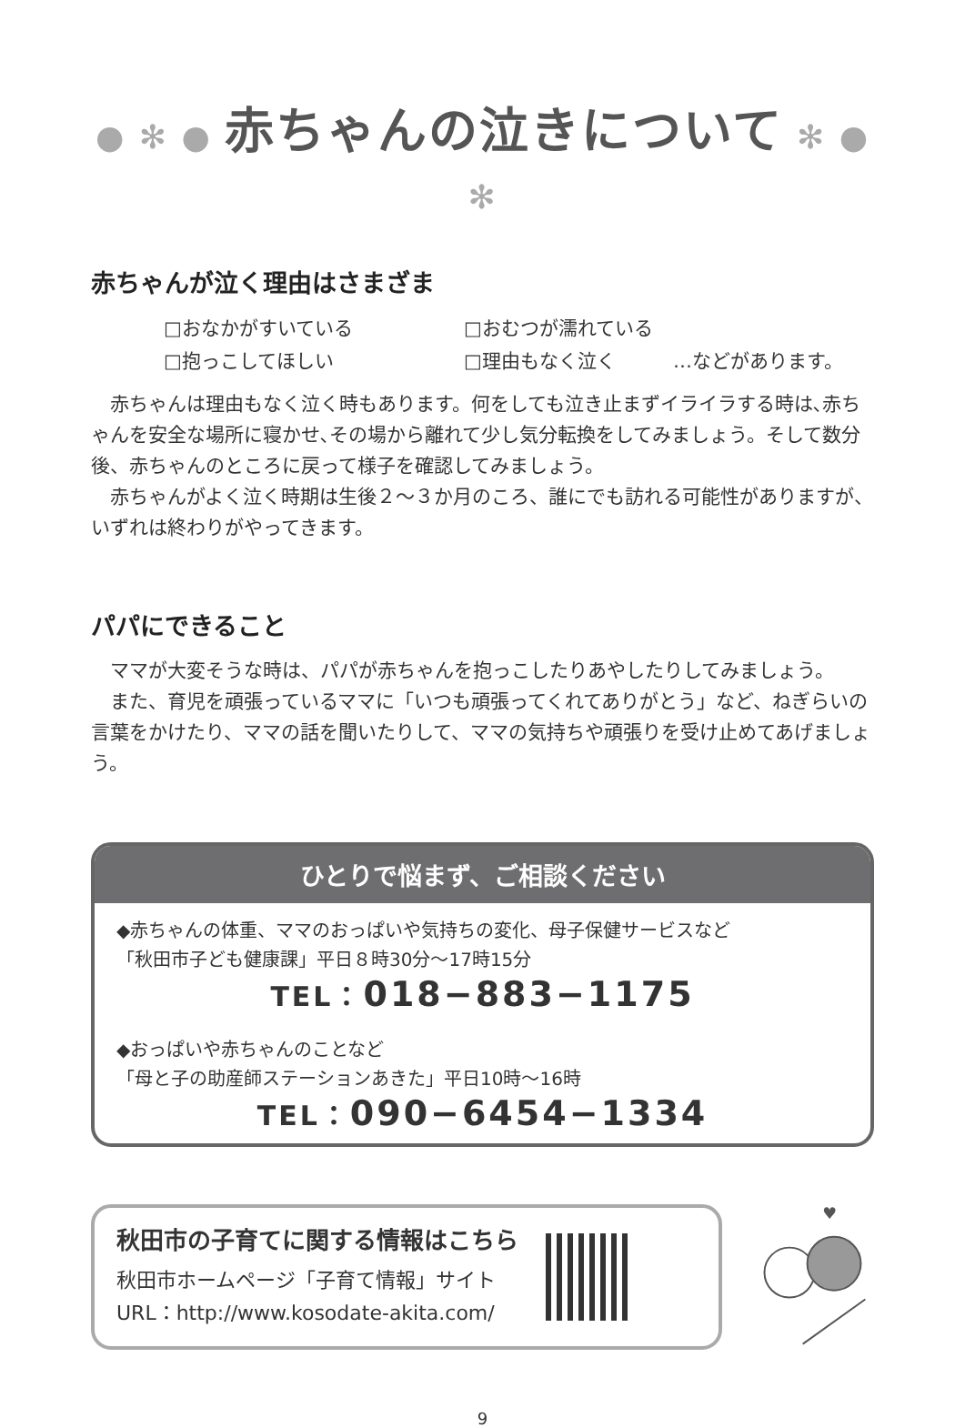● ✻ ● 赤ちゃんの泣きについて ✻ ● ✻
赤ちゃんが泣く理由はさまざま
□おなかがすいている □おむつが濡れている □抱っこしてほしい □理由もなく泣く …などがあります。
赤ちゃんは理由もなく泣く時もあります。何をしても泣き止まずイライラする時は､赤ちゃんを安全な場所に寝かせ､その場から離れて少し気分転換をしてみましょう。そして数分後、赤ちゃんのところに戻って様子を確認してみましょう。
赤ちゃんがよく泣く時期は生後２～３か月のころ、誰にでも訪れる可能性がありますが、いずれは終わりがやってきます。
パパにできること
ママが大変そうな時は、パパが赤ちゃんを抱っこしたりあやしたりしてみましょう。
また、育児を頑張っているママに「いつも頑張ってくれてありがとう」など、ねぎらいの言葉をかけたり、ママの話を聞いたりして、ママの気持ちや頑張りを受け止めてあげましょう。
ひとりで悩まず、ご相談ください
◆赤ちゃんの体重、ママのおっぱいや気持ちの変化、母子保健サービスなど
「秋田市子ども健康課」平日８時30分～17時15分
TEL：018−883−1175
◆おっぱいや赤ちゃんのことなど
「母と子の助産師ステーションあきた」平日10時～16時
TEL：090−6454−1334
秋田市の子育てに関する情報はこちら
秋田市ホームページ「子育て情報」サイト
URL：http://www.kosodate-akita.com/
♥
9